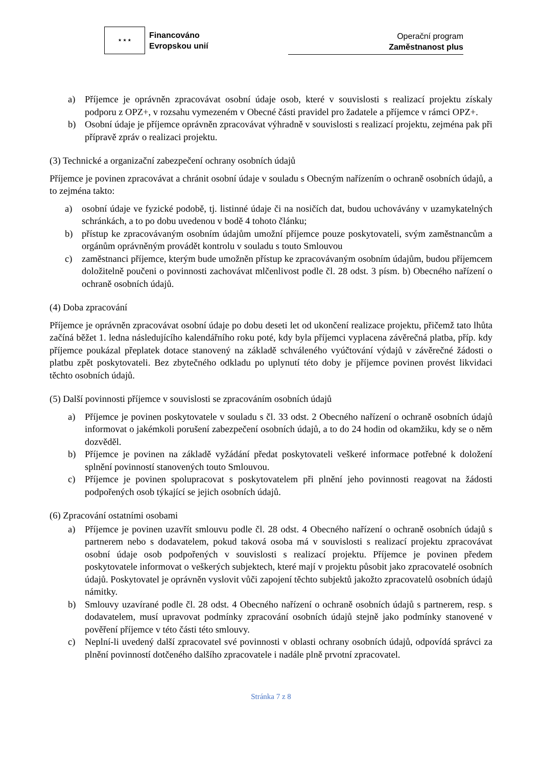★ ★ ★
Financováno
Evropskou unií
Operační program
Zaměstnanost plus
a) Příjemce je oprávněn zpracovávat osobní údaje osob, které v souvislosti s realizací projektu získaly podporu z OPZ+, v rozsahu vymezeném v Obecné části pravidel pro žadatele a příjemce v rámci OPZ+.
b) Osobní údaje je příjemce oprávněn zpracovávat výhradně v souvislosti s realizací projektu, zejména pak při přípravě zpráv o realizaci projektu.
(3) Technické a organizační zabezpečení ochrany osobních údajů
Příjemce je povinen zpracovávat a chránit osobní údaje v souladu s Obecným nařízením o ochraně osobních údajů, a to zejména takto:
a) osobní údaje ve fyzické podobě, tj. listinné údaje či na nosičích dat, budou uchovávány v uzamykatelných schránkách, a to po dobu uvedenou v bodě 4 tohoto článku;
b) přístup ke zpracovávaným osobním údajům umožní příjemce pouze poskytovateli, svým zaměstnancům a orgánům oprávněným provádět kontrolu v souladu s touto Smlouvou
c) zaměstnanci příjemce, kterým bude umožněn přístup ke zpracovávaným osobním údajům, budou příjemcem doložitelně poučeni o povinnosti zachovávat mlčenlivost podle čl. 28 odst. 3 písm. b) Obecného nařízení o ochraně osobních údajů.
(4) Doba zpracování
Příjemce je oprávněn zpracovávat osobní údaje po dobu deseti let od ukončení realizace projektu, přičemž tato lhůta začíná běžet 1. ledna následujícího kalendářního roku poté, kdy byla příjemci vyplacena závěrečná platba, příp. kdy příjemce poukázal přeplatek dotace stanovený na základě schváleného vyúčtování výdajů v závěrečné žádosti o platbu zpět poskytovateli. Bez zbytečného odkladu po uplynutí této doby je příjemce povinen provést likvidaci těchto osobních údajů.
(5) Další povinnosti příjemce v souvislosti se zpracováním osobních údajů
a) Příjemce je povinen poskytovatele v souladu s čl. 33 odst. 2 Obecného nařízení o ochraně osobních údajů informovat o jakémkoli porušení zabezpečení osobních údajů, a to do 24 hodin od okamžiku, kdy se o něm dozvěděl.
b) Příjemce je povinen na základě vyžádání předat poskytovateli veškeré informace potřebné k doložení splnění povinností stanovených touto Smlouvou.
c) Příjemce je povinen spolupracovat s poskytovatelem při plnění jeho povinnosti reagovat na žádosti podpořených osob týkající se jejich osobních údajů.
(6) Zpracování ostatními osobami
a) Příjemce je povinen uzavřít smlouvu podle čl. 28 odst. 4 Obecného nařízení o ochraně osobních údajů s partnerem nebo s dodavatelem, pokud taková osoba má v souvislosti s realizací projektu zpracovávat osobní údaje osob podpořených v souvislosti s realizací projektu. Příjemce je povinen předem poskytovatele informovat o veškerých subjektech, které mají v projektu působit jako zpracovatelé osobních údajů. Poskytovatel je oprávněn vyslovit vůči zapojení těchto subjektů jakožto zpracovatelů osobních údajů námitky.
b) Smlouvy uzavírané podle čl. 28 odst. 4 Obecného nařízení o ochraně osobních údajů s partnerem, resp. s dodavatelem, musí upravovat podmínky zpracování osobních údajů stejně jako podmínky stanovené v pověření příjemce v této části této smlouvy.
c) Neplní-li uvedený další zpracovatel své povinnosti v oblasti ochrany osobních údajů, odpovídá správci za plnění povinností dotčeného dalšího zpracovatele i nadále plně prvotní zpracovatel.
Stránka 7 z 8